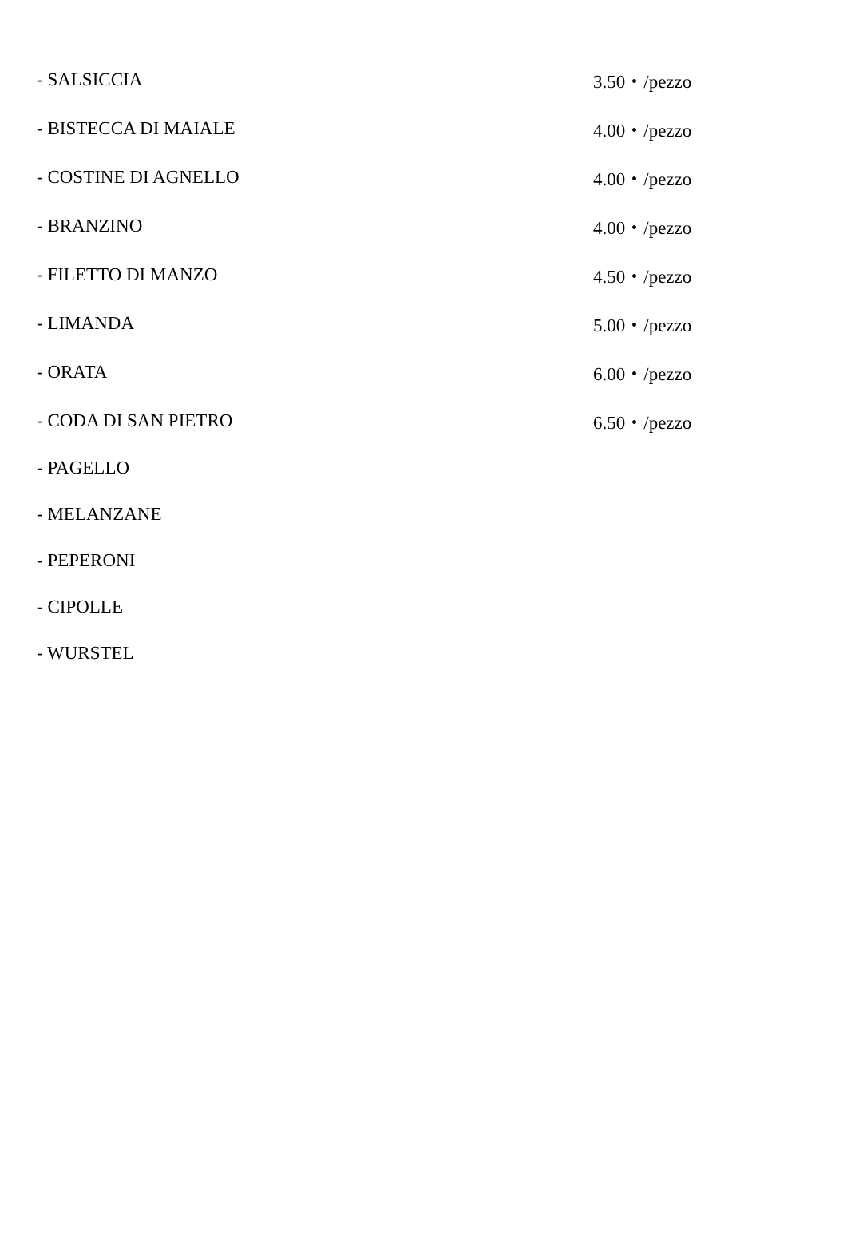| - SALSICCIA | 3.50・/pezzo |
| - BISTECCA DI MAIALE | 4.00・/pezzo |
| - COSTINE DI AGNELLO | 4.00・/pezzo |
| - BRANZINO | 4.00・/pezzo |
| - FILETTO DI MANZO | 4.50・/pezzo |
| - LIMANDA | 5.00・/pezzo |
| - ORATA | 6.00・/pezzo |
| - CODA DI SAN PIETRO | 6.50・/pezzo |
| - PAGELLO | |
| - MELANZANE | |
| - PEPERONI | |
| - CIPOLLE | |
| - WURSTEL | |